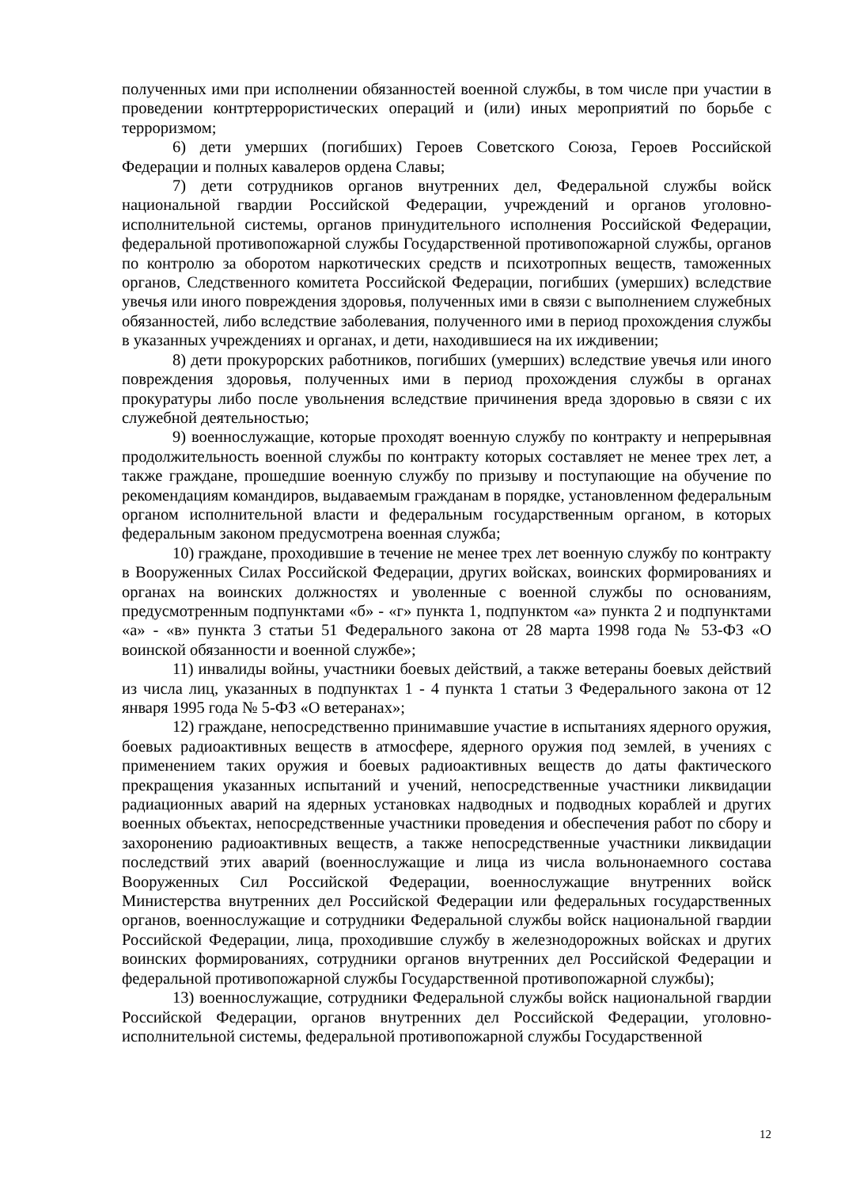полученных ими при исполнении обязанностей военной службы, в том числе при участии в проведении контртеррористических операций и (или) иных мероприятий по борьбе с терроризмом;
6) дети умерших (погибших) Героев Советского Союза, Героев Российской Федерации и полных кавалеров ордена Славы;
7) дети сотрудников органов внутренних дел, Федеральной службы войск национальной гвардии Российской Федерации, учреждений и органов уголовно-исполнительной системы, органов принудительного исполнения Российской Федерации, федеральной противопожарной службы Государственной противопожарной службы, органов по контролю за оборотом наркотических средств и психотропных веществ, таможенных органов, Следственного комитета Российской Федерации, погибших (умерших) вследствие увечья или иного повреждения здоровья, полученных ими в связи с выполнением служебных обязанностей, либо вследствие заболевания, полученного ими в период прохождения службы в указанных учреждениях и органах, и дети, находившиеся на их иждивении;
8) дети прокурорских работников, погибших (умерших) вследствие увечья или иного повреждения здоровья, полученных ими в период прохождения службы в органах прокуратуры либо после увольнения вследствие причинения вреда здоровью в связи с их служебной деятельностью;
9) военнослужащие, которые проходят военную службу по контракту и непрерывная продолжительность военной службы по контракту которых составляет не менее трех лет, а также граждане, прошедшие военную службу по призыву и поступающие на обучение по рекомендациям командиров, выдаваемым гражданам в порядке, установленном федеральным органом исполнительной власти и федеральным государственным органом, в которых федеральным законом предусмотрена военная служба;
10) граждане, проходившие в течение не менее трех лет военную службу по контракту в Вооруженных Силах Российской Федерации, других войсках, воинских формированиях и органах на воинских должностях и уволенные с военной службы по основаниям, предусмотренным подпунктами «б» - «г» пункта 1, подпунктом «а» пункта 2 и подпунктами «а» - «в» пункта 3 статьи 51 Федерального закона от 28 марта 1998 года № 53-ФЗ «О воинской обязанности и военной службе»;
11) инвалиды войны, участники боевых действий, а также ветераны боевых действий из числа лиц, указанных в подпунктах 1 - 4 пункта 1 статьи 3 Федерального закона от 12 января 1995 года № 5-ФЗ «О ветеранах»;
12) граждане, непосредственно принимавшие участие в испытаниях ядерного оружия, боевых радиоактивных веществ в атмосфере, ядерного оружия под землей, в учениях с применением таких оружия и боевых радиоактивных веществ до даты фактического прекращения указанных испытаний и учений, непосредственные участники ликвидации радиационных аварий на ядерных установках надводных и подводных кораблей и других военных объектах, непосредственные участники проведения и обеспечения работ по сбору и захоронению радиоактивных веществ, а также непосредственные участники ликвидации последствий этих аварий (военнослужащие и лица из числа вольнонаемного состава Вооруженных Сил Российской Федерации, военнослужащие внутренних войск Министерства внутренних дел Российской Федерации или федеральных государственных органов, военнослужащие и сотрудники Федеральной службы войск национальной гвардии Российской Федерации, лица, проходившие службу в железнодорожных войсках и других воинских формированиях, сотрудники органов внутренних дел Российской Федерации и федеральной противопожарной службы Государственной противопожарной службы);
13) военнослужащие, сотрудники Федеральной службы войск национальной гвардии Российской Федерации, органов внутренних дел Российской Федерации, уголовно-исполнительной системы, федеральной противопожарной службы Государственной
12